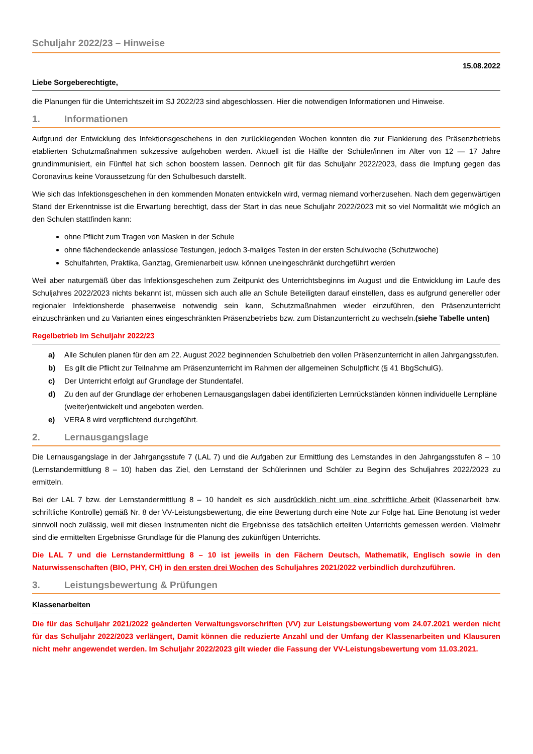Schuljahr 2022/23 – Hinweise
15.08.2022
Liebe Sorgeberechtigte,
die Planungen für die Unterrichtszeit im SJ 2022/23 sind abgeschlossen. Hier die notwendigen Informationen und Hinweise.
1. Informationen
Aufgrund der Entwicklung des Infektionsgeschehens in den zurückliegenden Wochen konnten die zur Flankierung des Präsenzbetriebs etablierten Schutzmaßnahmen sukzessive aufgehoben werden. Aktuell ist die Hälfte der Schüler/innen im Alter von 12 — 17 Jahre grundimmunisiert, ein Fünftel hat sich schon boostern lassen. Dennoch gilt für das Schuljahr 2022/2023, dass die Impfung gegen das Coronavirus keine Voraussetzung für den Schulbesuch darstellt.
Wie sich das Infektionsgeschehen in den kommenden Monaten entwickeln wird, vermag niemand vorherzusehen. Nach dem gegenwärtigen Stand der Erkenntnisse ist die Erwartung berechtigt, dass der Start in das neue Schuljahr 2022/2023 mit so viel Normalität wie möglich an den Schulen stattfinden kann:
ohne Pflicht zum Tragen von Masken in der Schule
ohne flächendeckende anlasslose Testungen, jedoch 3-maliges Testen in der ersten Schulwoche (Schutzwoche)
Schulfahrten, Praktika, Ganztag, Gremienarbeit usw. können uneingeschränkt durchgeführt werden
Weil aber naturgemäß über das Infektionsgeschehen zum Zeitpunkt des Unterrichtsbeginns im August und die Entwicklung im Laufe des Schuljahres 2022/2023 nichts bekannt ist, müssen sich auch alle an Schule Beteiligten darauf einstellen, dass es aufgrund genereller oder regionaler Infektionsherde phasenweise notwendig sein kann, Schutzmaßnahmen wieder einzuführen, den Präsenzunterricht einzuschränken und zu Varianten eines eingeschränkten Präsenzbetriebs bzw. zum Distanzunterricht zu wechseln.(siehe Tabelle unten)
Regelbetrieb im Schuljahr 2022/23
a) Alle Schulen planen für den am 22. August 2022 beginnenden Schulbetrieb den vollen Präsenzunterricht in allen Jahrgangsstufen.
b) Es gilt die Pflicht zur Teilnahme am Präsenzunterricht im Rahmen der allgemeinen Schulpflicht (§ 41 BbgSchulG).
c) Der Unterricht erfolgt auf Grundlage der Stundentafel.
d) Zu den auf der Grundlage der erhobenen Lernausgangslagen dabei identifizierten Lernrückständen können individuelle Lernpläne (weiter)entwickelt und angeboten werden.
e) VERA 8 wird verpflichtend durchgeführt.
2. Lernausgangslage
Die Lernausgangslage in der Jahrgangsstufe 7 (LAL 7) und die Aufgaben zur Ermittlung des Lernstandes in den Jahrgangsstufen 8 – 10 (Lernstandermittlung 8 – 10) haben das Ziel, den Lernstand der Schülerinnen und Schüler zu Beginn des Schuljahres 2022/2023 zu ermitteln.
Bei der LAL 7 bzw. der Lernstandermittlung 8 – 10 handelt es sich ausdrücklich nicht um eine schriftliche Arbeit (Klassenarbeit bzw. schriftliche Kontrolle) gemäß Nr. 8 der VV-Leistungsbewertung, die eine Bewertung durch eine Note zur Folge hat. Eine Benotung ist weder sinnvoll noch zulässig, weil mit diesen Instrumenten nicht die Ergebnisse des tatsächlich erteilten Unterrichts gemessen werden. Vielmehr sind die ermittelten Ergebnisse Grundlage für die Planung des zukünftigen Unterrichts.
Die LAL 7 und die Lernstandermittlung 8 – 10 ist jeweils in den Fächern Deutsch, Mathematik, Englisch sowie in den Naturwissenschaften (BIO, PHY, CH) in den ersten drei Wochen des Schuljahres 2021/2022 verbindlich durchzuführen.
3. Leistungsbewertung & Prüfungen
Klassenarbeiten
Die für das Schuljahr 2021/2022 geänderten Verwaltungsvorschriften (VV) zur Leistungsbewertung vom 24.07.2021 werden nicht für das Schuljahr 2022/2023 verlängert, Damit können die reduzierte Anzahl und der Umfang der Klassenarbeiten und Klausuren nicht mehr angewendet werden. Im Schuljahr 2022/2023 gilt wieder die Fassung der VV-Leistungsbewertung vom 11.03.2021.